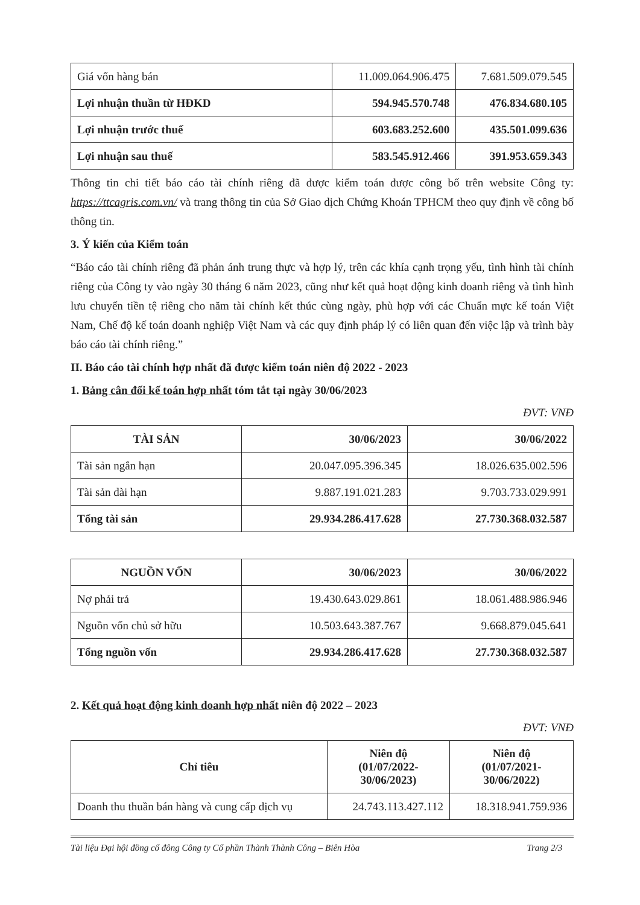| Giá vốn hàng bán | 11.009.064.906.475 | 7.681.509.079.545 |
| Lợi nhuận thuần từ HĐKD | 594.945.570.748 | 476.834.680.105 |
| Lợi nhuận trước thuế | 603.683.252.600 | 435.501.099.636 |
| Lợi nhuận sau thuế | 583.545.912.466 | 391.953.659.343 |
Thông tin chi tiết báo cáo tài chính riêng đã được kiểm toán được công bố trên website Công ty: https://ttcagris.com.vn/ và trang thông tin của Sở Giao dịch Chứng Khoán TPHCM theo quy định về công bố thông tin.
3. Ý kiến của Kiểm toán
“Báo cáo tài chính riêng đã phản ánh trung thực và hợp lý, trên các khía cạnh trọng yếu, tình hình tài chính riêng của Công ty vào ngày 30 tháng 6 năm 2023, cũng như kết quả hoạt động kinh doanh riêng và tình hình lưu chuyển tiền tệ riêng cho năm tài chính kết thúc cùng ngày, phù hợp với các Chuẩn mực kế toán Việt Nam, Chế độ kế toán doanh nghiệp Việt Nam và các quy định pháp lý có liên quan đến việc lập và trình bày báo cáo tài chính riêng.”
II. Báo cáo tài chính hợp nhất đã được kiểm toán niên độ 2022 - 2023
1. Bảng cân đối kế toán hợp nhất tóm tắt tại ngày 30/06/2023
ĐVT: VNĐ
| TÀI SẢN | 30/06/2023 | 30/06/2022 |
| --- | --- | --- |
| Tài sản ngắn hạn | 20.047.095.396.345 | 18.026.635.002.596 |
| Tài sản dài hạn | 9.887.191.021.283 | 9.703.733.029.991 |
| Tổng tài sản | 29.934.286.417.628 | 27.730.368.032.587 |
| NGUỒN VỐN | 30/06/2023 | 30/06/2022 |
| --- | --- | --- |
| Nợ phải trả | 19.430.643.029.861 | 18.061.488.986.946 |
| Nguồn vốn chủ sở hữu | 10.503.643.387.767 | 9.668.879.045.641 |
| Tổng nguồn vốn | 29.934.286.417.628 | 27.730.368.032.587 |
2. Kết quả hoạt động kinh doanh hợp nhất niên độ 2022 – 2023
ĐVT: VNĐ
| Chỉ tiêu | Niên độ (01/07/2022- 30/06/2023) | Niên độ (01/07/2021- 30/06/2022) |
| --- | --- | --- |
| Doanh thu thuần bán hàng và cung cấp dịch vụ | 24.743.113.427.112 | 18.318.941.759.936 |
Tài liệu Đại hội đồng cổ đông Công ty Cổ phần Thành Thành Công – Biên Hòa Trang 2/3